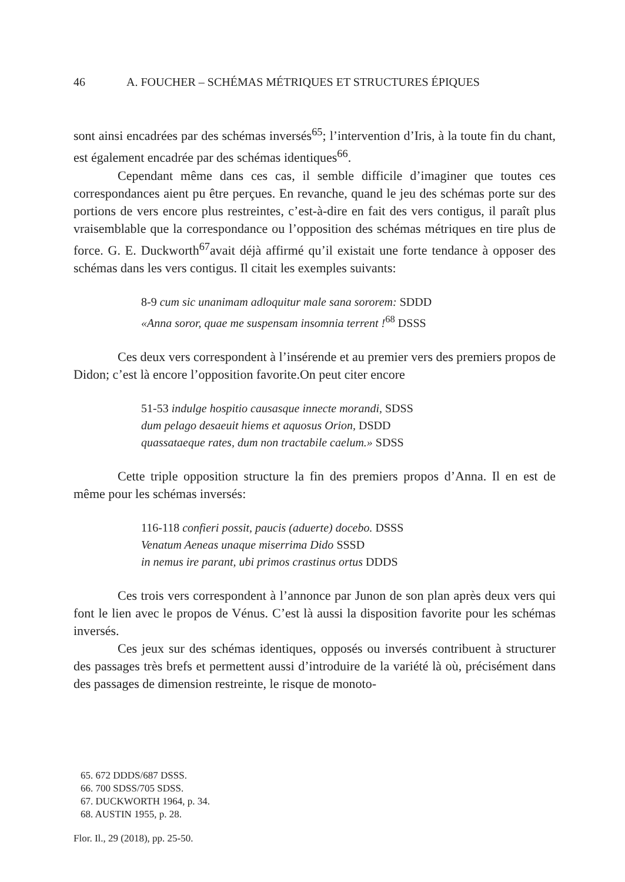46 A. FOUCHER – SCHÉMAS MÉTRIQUES ET STRUCTURES ÉPIQUES
sont ainsi encadrées par des schémas inversés<sup>65</sup>; l’intervention d’Iris, à la toute fin du chant, est également encadrée par des schémas identiques<sup>66</sup>.
Cependant même dans ces cas, il semble difficile d’imaginer que toutes ces correspondances aient pu être perçues. En revanche, quand le jeu des schémas porte sur des portions de vers encore plus restreintes, c’est-à-dire en fait des vers contigus, il paraît plus vraisemblable que la correspondance ou l’opposition des schémas métriques en tire plus de force. G. E. Duckworth<sup>67</sup>avait déjà affirmé qu’il existait une forte tendance à opposer des schémas dans les vers contigus. Il citait les exemples suivants:
8-9 cum sic unanimam adloquitur male sana sororem: SDDD
«Anna soror, quae me suspensam insomnia terrent !<sup>68</sup> DSSS
Ces deux vers correspondent à l’insérende et au premier vers des premiers propos de Didon; c’est là encore l’opposition favorite.On peut citer encore
51-53 indulge hospitio causasque innecte morandi, SDSS
dum pelago desaeuit hiems et aquosus Orion, DSDD
quassataeque rates, dum non tractabile caelum.» SDSS
Cette triple opposition structure la fin des premiers propos d’Anna. Il en est de même pour les schémas inversés:
116-118 confieri possit, paucis (aduerte) docebo. DSSS
Venatum Aeneas unaque miserrima Dido SSSD
in nemus ire parant, ubi primos crastinus ortus DDDS
Ces trois vers correspondent à l’annonce par Junon de son plan après deux vers qui font le lien avec le propos de Vénus. C’est là aussi la disposition favorite pour les schémas inversés.
Ces jeux sur des schémas identiques, opposés ou inversés contribuent à structurer des passages très brefs et permettent aussi d’introduire de la variété là où, précisément dans des passages de dimension restreinte, le risque de monoto-
65. 672 DDDS/687 DSSS.
66. 700 SDSS/705 SDSS.
67. DUCKWORTH 1964, p. 34.
68. AUSTIN 1955, p. 28.
Flor. Il., 29 (2018), pp. 25-50.